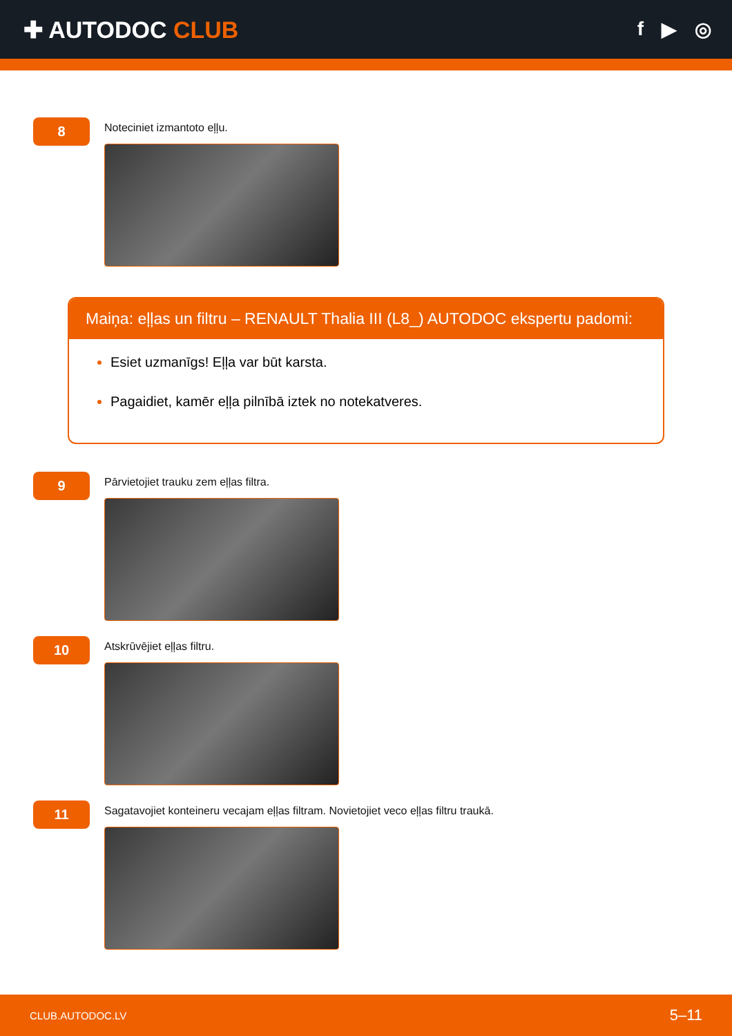✚ AUTODOC CLUB
f ▶ ◎
8
Noteciniet izmantoto eļļu.
Maiņa: eļļas un filtru – RENAULT Thalia III (L8_) AUTODOC ekspertu padomi:
Esiet uzmanīgs! Eļļa var būt karsta.
Pagaidiet, kamēr eļļa pilnībā iztek no notekatveres.
9
Pārvietojiet trauku zem eļļas filtra.
10
Atskrūvējiet eļļas filtru.
11
Sagatavojiet konteineru vecajam eļļas filtram. Novietojiet veco eļļas filtru traukā.
CLUB.AUTODOC.LV 5–11